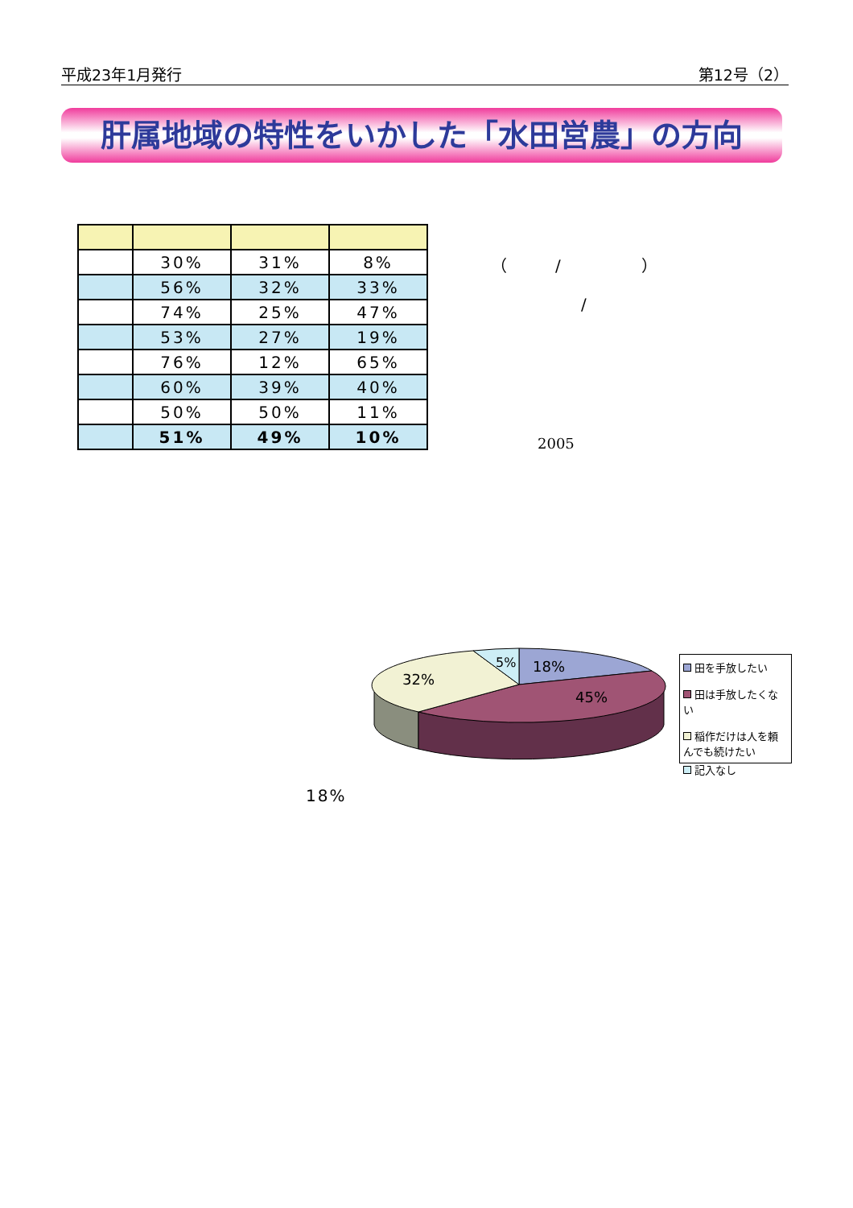平成23年1月発行 第12号（2）
肝属地域の特性をいかした「水田営農」の方向
| | 30% | 31% | 8% |
| | 56% | 32% | 33% |
| | 74% | 25% | 47% |
| | 53% | 27% | 19% |
| | 76% | 12% | 65% |
| | 60% | 39% | 40% |
| | 50% | 50% | 11% |
| | 51% | 49% | 10% |
（　　　/　　　　　）
/
2005
5%
18%
32%
45%
田を手放したい
田は手放したくない
稲作だけは人を頼んでも続けたい
記入なし
18%